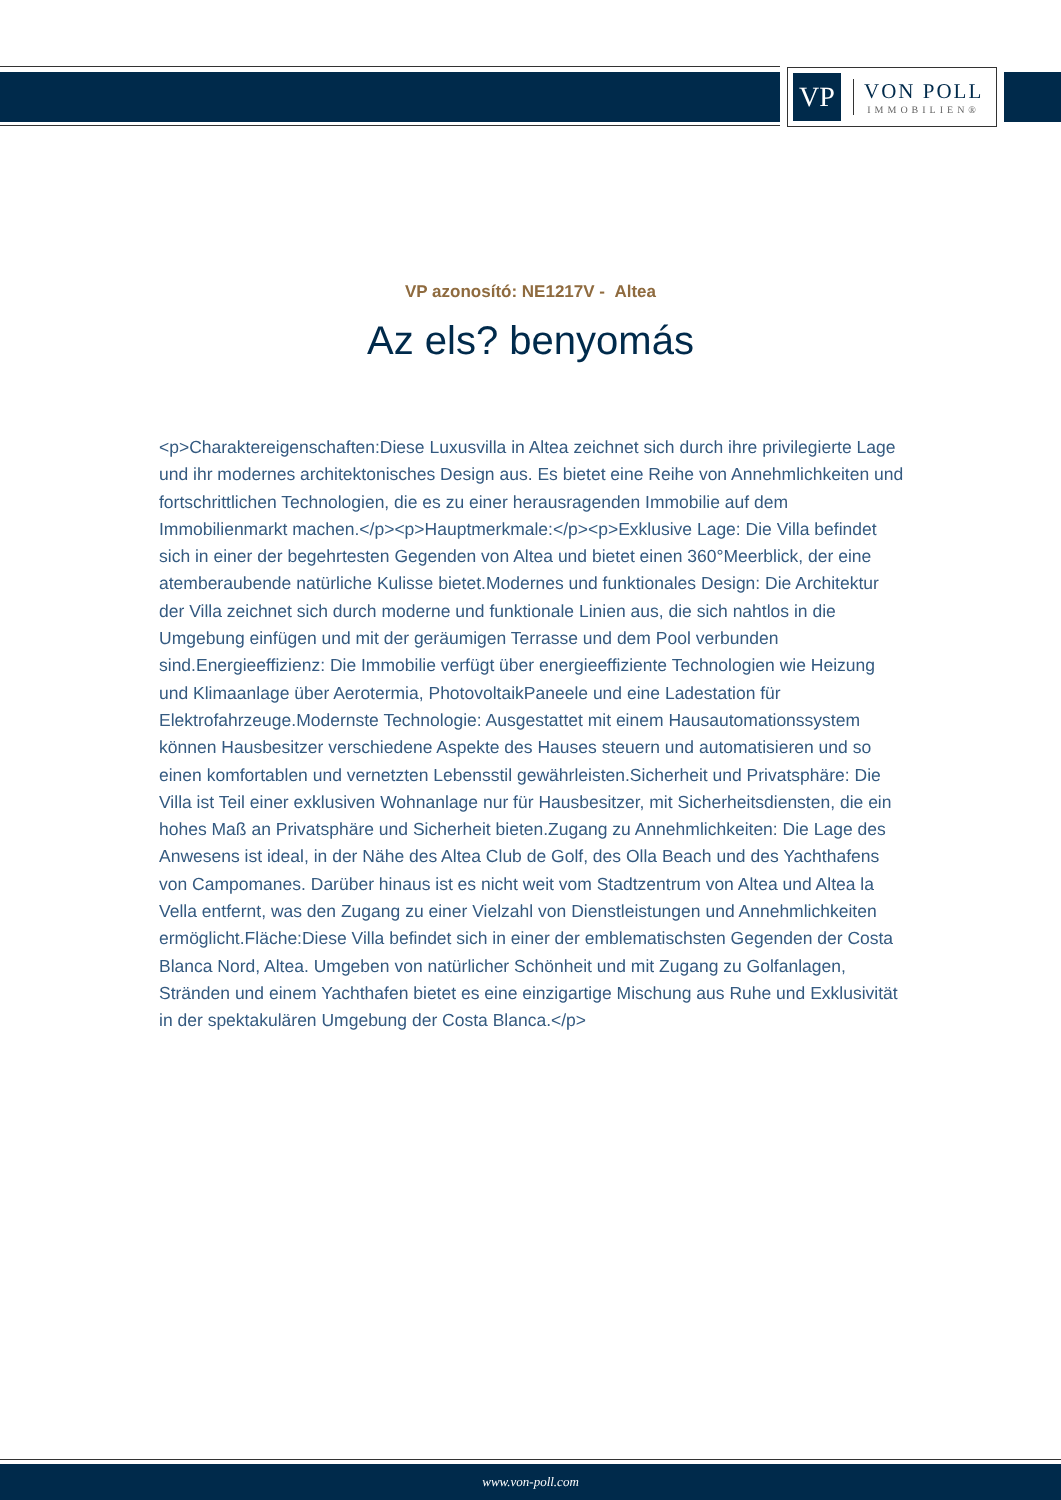VP
VON POLL
IMMOBILIEN®
VP azonosító: NE1217V - Altea
Az els? benyomás
<p>Charaktereigenschaften:Diese Luxusvilla in Altea zeichnet sich durch ihre privilegierte Lage und ihr modernes architektonisches Design aus. Es bietet eine Reihe von Annehmlichkeiten und fortschrittlichen Technologien, die es zu einer herausragenden Immobilie auf dem Immobilienmarkt machen.</p><p>Hauptmerkmale:</p><p>Exklusive Lage: Die Villa befindet sich in einer der begehrtesten Gegenden von Altea und bietet einen 360°Meerblick, der eine atemberaubende natürliche Kulisse bietet.Modernes und funktionales Design: Die Architektur der Villa zeichnet sich durch moderne und funktionale Linien aus, die sich nahtlos in die Umgebung einfügen und mit der geräumigen Terrasse und dem Pool verbunden sind.Energieeffizienz: Die Immobilie verfügt über energieeffiziente Technologien wie Heizung und Klimaanlage über Aerotermia, PhotovoltaikPaneele und eine Ladestation für Elektrofahrzeuge.Modernste Technologie: Ausgestattet mit einem Hausautomationssystem können Hausbesitzer verschiedene Aspekte des Hauses steuern und automatisieren und so einen komfortablen und vernetzten Lebensstil gewährleisten.Sicherheit und Privatsphäre: Die Villa ist Teil einer exklusiven Wohnanlage nur für Hausbesitzer, mit Sicherheitsdiensten, die ein hohes Maß an Privatsphäre und Sicherheit bieten.Zugang zu Annehmlichkeiten: Die Lage des Anwesens ist ideal, in der Nähe des Altea Club de Golf, des Olla Beach und des Yachthafens von Campomanes. Darüber hinaus ist es nicht weit vom Stadtzentrum von Altea und Altea la Vella entfernt, was den Zugang zu einer Vielzahl von Dienstleistungen und Annehmlichkeiten ermöglicht.Fläche:Diese Villa befindet sich in einer der emblematischsten Gegenden der Costa Blanca Nord, Altea. Umgeben von natürlicher Schönheit und mit Zugang zu Golfanlagen, Stränden und einem Yachthafen bietet es eine einzigartige Mischung aus Ruhe und Exklusivität in der spektakulären Umgebung der Costa Blanca.</p>
www.von-poll.com